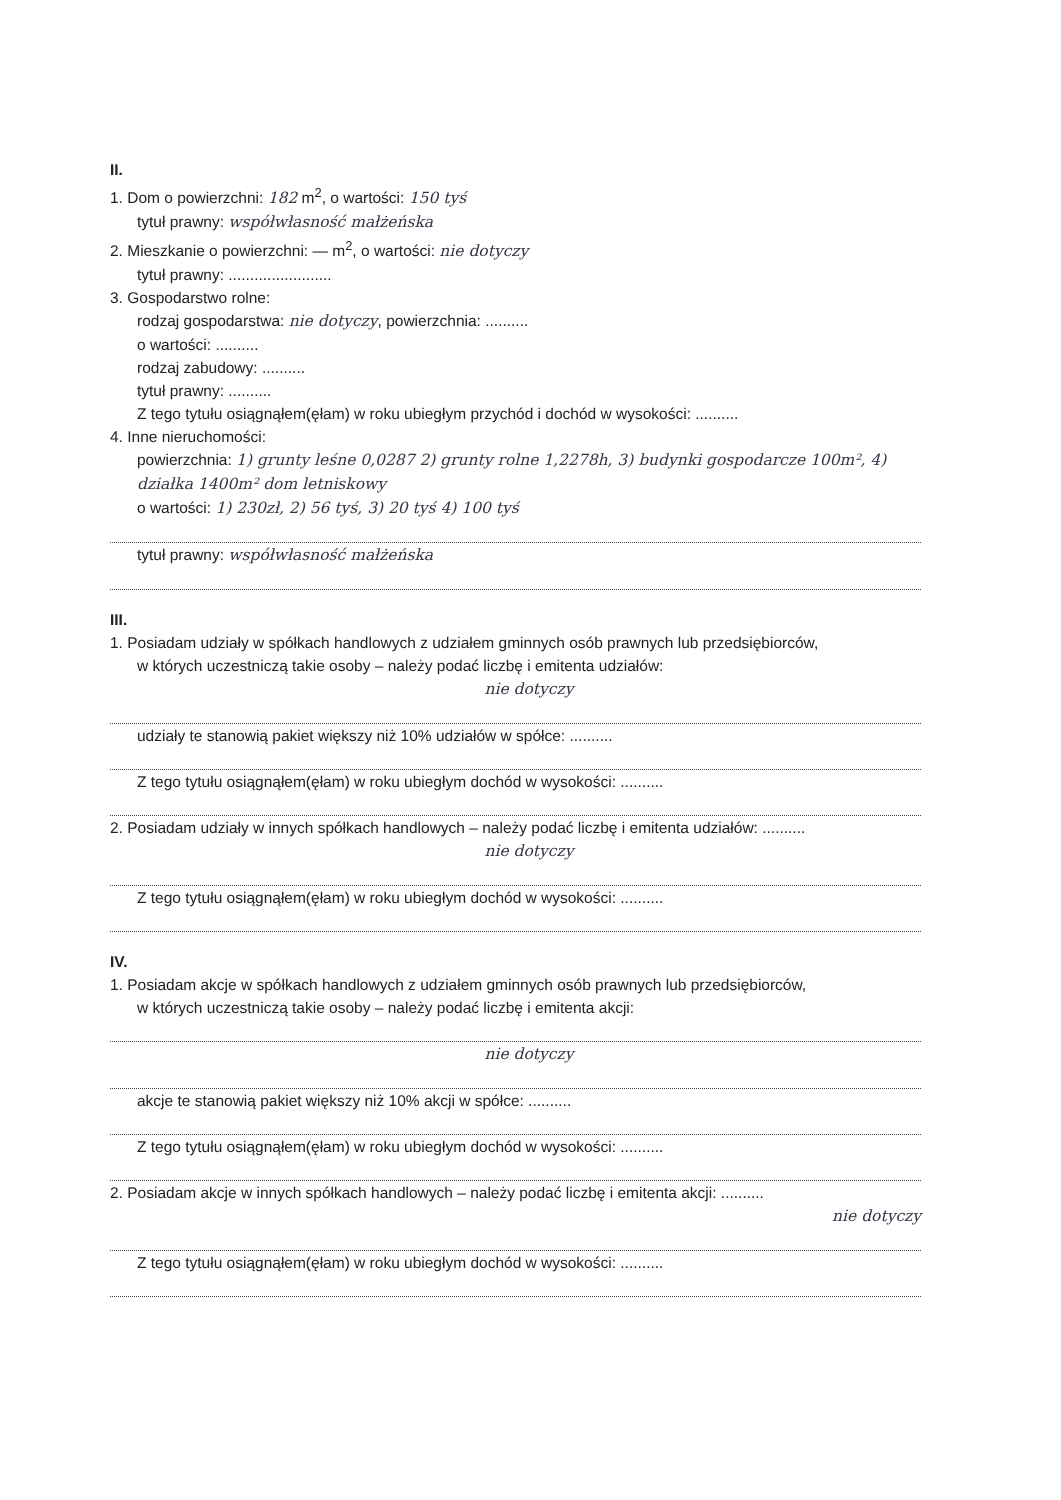II.
1. Dom o powierzchni: 182 m<sup>2</sup>, o wartości: 150 tyś
tytuł prawny: współwłasność małżeńska
2. Mieszkanie o powierzchni: — m<sup>2</sup>, o wartości: nie dotyczy
tytuł prawny: ........................
3. Gospodarstwo rolne:
rodzaj gospodarstwa: nie dotyczy, powierzchnia: ..........
o wartości: ..........
rodzaj zabudowy: ..........
tytuł prawny: ..........
Z tego tytułu osiągnąłem(ęłam) w roku ubiegłym przychód i dochód w wysokości: ..........
4. Inne nieruchomości:
powierzchnia: 1) grunty leśne 0,0287 2) grunty rolne 1,2278h, 3) budynki gospodarcze 100m², 4) działka 1400m² dom letniskowy
o wartości: 1) 230zł, 2) 56 tyś, 3) 20 tyś 4) 100 tyś
tytuł prawny: współwłasność małżeńska
III.
1. Posiadam udziały w spółkach handlowych z udziałem gminnych osób prawnych lub przedsiębiorców,
w których uczestniczą takie osoby – należy podać liczbę i emitenta udziałów:
nie dotyczy
udziały te stanowią pakiet większy niż 10% udziałów w spółce: ..........
Z tego tytułu osiągnąłem(ęłam) w roku ubiegłym dochód w wysokości: ..........
2. Posiadam udziały w innych spółkach handlowych – należy podać liczbę i emitenta udziałów: ..........
nie dotyczy
Z tego tytułu osiągnąłem(ęłam) w roku ubiegłym dochód w wysokości: ..........
IV.
1. Posiadam akcje w spółkach handlowych z udziałem gminnych osób prawnych lub przedsiębiorców,
w których uczestniczą takie osoby – należy podać liczbę i emitenta akcji:
nie dotyczy
akcje te stanowią pakiet większy niż 10% akcji w spółce: ..........
Z tego tytułu osiągnąłem(ęłam) w roku ubiegłym dochód w wysokości: ..........
2. Posiadam akcje w innych spółkach handlowych – należy podać liczbę i emitenta akcji: ..........
nie dotyczy
Z tego tytułu osiągnąłem(ęłam) w roku ubiegłym dochód w wysokości: ..........